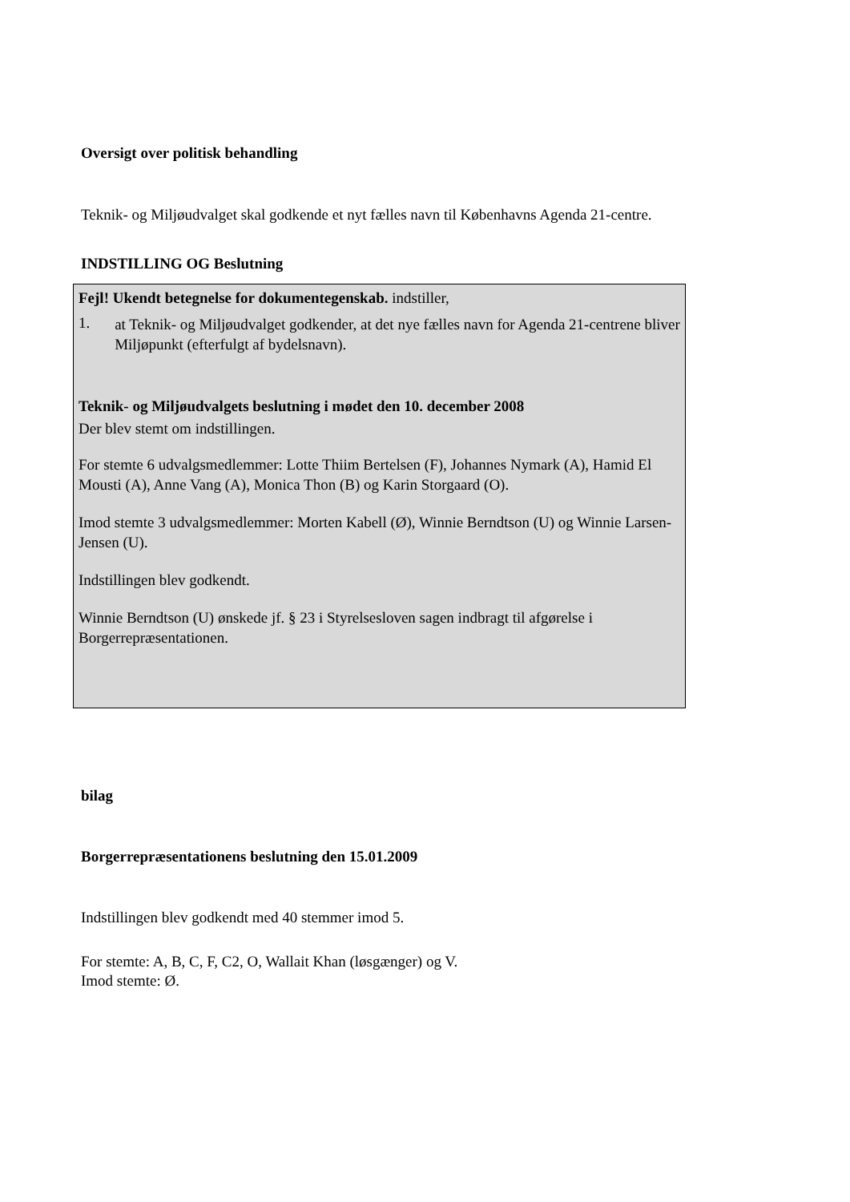Oversigt over politisk behandling
Teknik- og Miljøudvalget skal godkende et nyt fælles navn til Københavns Agenda 21-centre.
INDSTILLING OG Beslutning
Fejl! Ukendt betegnelse for dokumentegenskab. indstiller,
1.
at Teknik- og Miljøudvalget godkender, at det nye fælles navn for Agenda 21-centrene bliver Miljøpunkt (efterfulgt af bydelsnavn).
Teknik- og Miljøudvalgets beslutning i mødet den 10. december 2008
Der blev stemt om indstillingen.
For stemte 6 udvalgsmedlemmer: Lotte Thiim Bertelsen (F), Johannes Nymark (A), Hamid El Mousti (A), Anne Vang (A), Monica Thon (B) og Karin Storgaard (O).
Imod stemte 3 udvalgsmedlemmer: Morten Kabell (Ø), Winnie Berndtson (U) og Winnie Larsen-Jensen (U).
Indstillingen blev godkendt.
Winnie Berndtson (U) ønskede jf. § 23 i Styrelsesloven sagen indbragt til afgørelse i Borgerrepræsentationen.
bilag
Borgerrepræsentationens beslutning den 15.01.2009
Indstillingen blev godkendt med 40 stemmer imod 5.
For stemte: A, B, C, F, C2, O, Wallait Khan (løsgænger) og V.
Imod stemte: Ø.